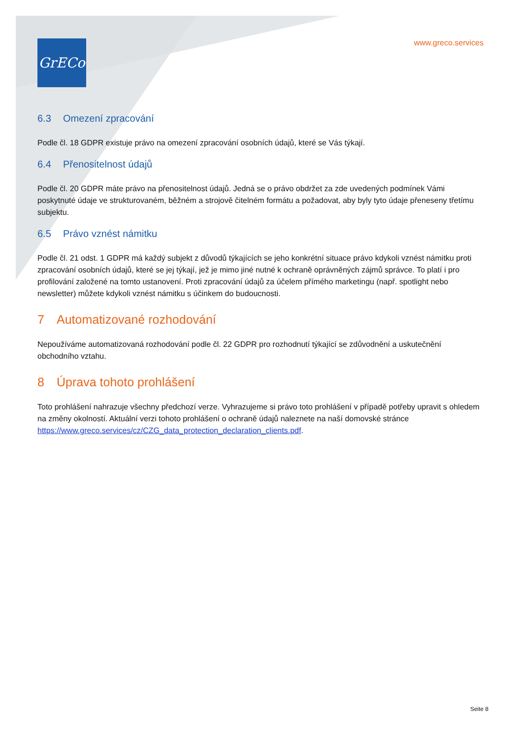GrECo
www.greco.services
6.3 Omezení zpracování
Podle čl. 18 GDPR existuje právo na omezení zpracování osobních údajů, které se Vás týkají.
6.4 Přenositelnost údajů
Podle čl. 20 GDPR máte právo na přenositelnost údajů. Jedná se o právo obdržet za zde uvedených podmínek Vámi poskytnuté údaje ve strukturovaném, běžném a strojově čitelném formátu a požadovat, aby byly tyto údaje přeneseny třetímu subjektu.
6.5 Právo vznést námitku
Podle čl. 21 odst. 1 GDPR má každý subjekt z důvodů týkajících se jeho konkrétní situace právo kdykoli vznést námitku proti zpracování osobních údajů, které se jej týkají, jež je mimo jiné nutné k ochraně oprávněných zájmů správce. To platí i pro profilování založené na tomto ustanovení. Proti zpracování údajů za účelem přímého marketingu (např. spotlight nebo newsletter) můžete kdykoli vznést námitku s účinkem do budoucnosti.
7 Automatizované rozhodování
Nepoužíváme automatizovaná rozhodování podle čl. 22 GDPR pro rozhodnutí týkající se zdůvodnění a uskutečnění obchodního vztahu.
8 Úprava tohoto prohlášení
Toto prohlášení nahrazuje všechny předchozí verze. Vyhrazujeme si právo toto prohlášení v případě potřeby upravit s ohledem na změny okolností. Aktuální verzi tohoto prohlášení o ochraně údajů naleznete na naší domovské stránce https://www.greco.services/cz/CZG_data_protection_declaration_clients.pdf.
Seite 8